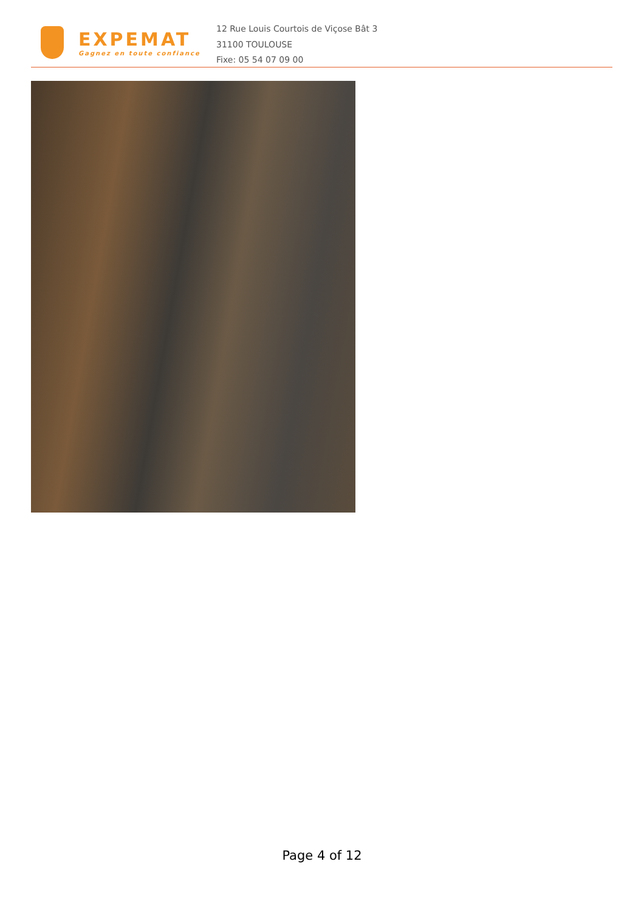EXPEMAT
Gagnez en toute confiance
12 Rue Louis Courtois de Viçose Bât 3
31100 TOULOUSE
Fixe: 05 54 07 09 00
Page 4 of 12